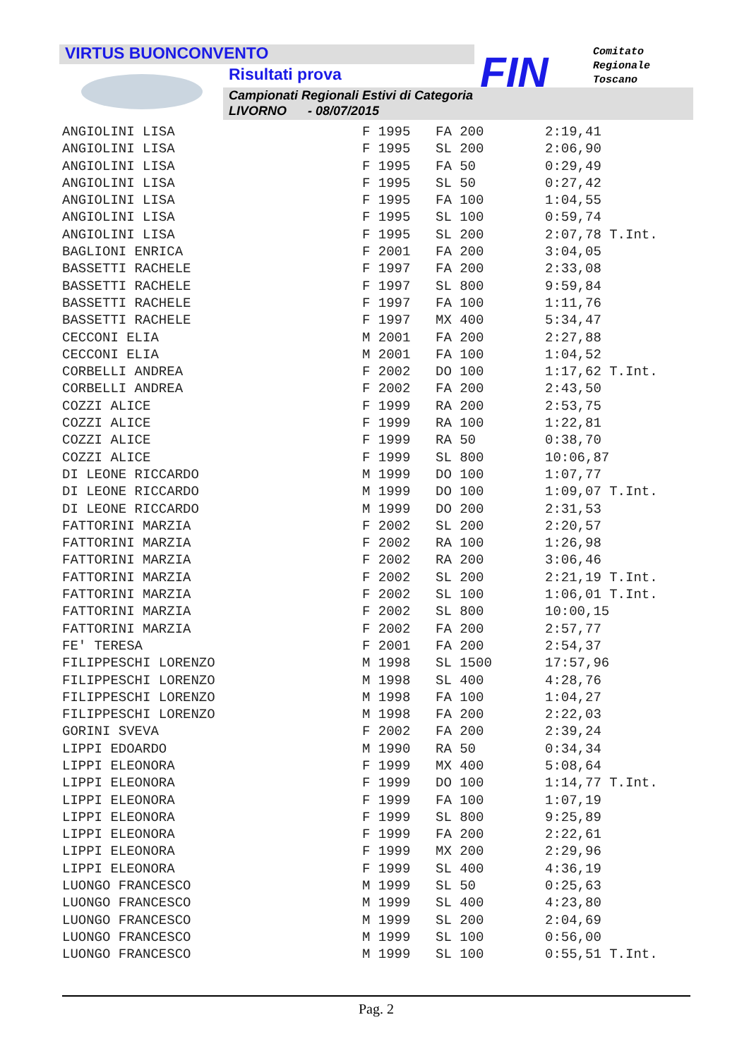VIRTUS BUONCONVENTO
Risultati prova
Campionati Regionali Estivi di Categoria
LIVORNO - 08/07/2015
FIN
Comitato
Regionale
Toscano
| ANGIOLINI LISA | F 1995 | FA 200 | 2:19,41 |
| ANGIOLINI LISA | F 1995 | SL 200 | 2:06,90 |
| ANGIOLINI LISA | F 1995 | FA 50 | 0:29,49 |
| ANGIOLINI LISA | F 1995 | SL 50 | 0:27,42 |
| ANGIOLINI LISA | F 1995 | FA 100 | 1:04,55 |
| ANGIOLINI LISA | F 1995 | SL 100 | 0:59,74 |
| ANGIOLINI LISA | F 1995 | SL 200 | 2:07,78 T.Int. |
| BAGLIONI ENRICA | F 2001 | FA 200 | 3:04,05 |
| BASSETTI RACHELE | F 1997 | FA 200 | 2:33,08 |
| BASSETTI RACHELE | F 1997 | SL 800 | 9:59,84 |
| BASSETTI RACHELE | F 1997 | FA 100 | 1:11,76 |
| BASSETTI RACHELE | F 1997 | MX 400 | 5:34,47 |
| CECCONI ELIA | M 2001 | FA 200 | 2:27,88 |
| CECCONI ELIA | M 2001 | FA 100 | 1:04,52 |
| CORBELLI ANDREA | F 2002 | DO 100 | 1:17,62 T.Int. |
| CORBELLI ANDREA | F 2002 | FA 200 | 2:43,50 |
| COZZI ALICE | F 1999 | RA 200 | 2:53,75 |
| COZZI ALICE | F 1999 | RA 100 | 1:22,81 |
| COZZI ALICE | F 1999 | RA 50 | 0:38,70 |
| COZZI ALICE | F 1999 | SL 800 | 10:06,87 |
| DI LEONE RICCARDO | M 1999 | DO 100 | 1:07,77 |
| DI LEONE RICCARDO | M 1999 | DO 100 | 1:09,07 T.Int. |
| DI LEONE RICCARDO | M 1999 | DO 200 | 2:31,53 |
| FATTORINI MARZIA | F 2002 | SL 200 | 2:20,57 |
| FATTORINI MARZIA | F 2002 | RA 100 | 1:26,98 |
| FATTORINI MARZIA | F 2002 | RA 200 | 3:06,46 |
| FATTORINI MARZIA | F 2002 | SL 200 | 2:21,19 T.Int. |
| FATTORINI MARZIA | F 2002 | SL 100 | 1:06,01 T.Int. |
| FATTORINI MARZIA | F 2002 | SL 800 | 10:00,15 |
| FATTORINI MARZIA | F 2002 | FA 200 | 2:57,77 |
| FE' TERESA | F 2001 | FA 200 | 2:54,37 |
| FILIPPESCHI LORENZO | M 1998 | SL 1500 | 17:57,96 |
| FILIPPESCHI LORENZO | M 1998 | SL 400 | 4:28,76 |
| FILIPPESCHI LORENZO | M 1998 | FA 100 | 1:04,27 |
| FILIPPESCHI LORENZO | M 1998 | FA 200 | 2:22,03 |
| GORINI SVEVA | F 2002 | FA 200 | 2:39,24 |
| LIPPI EDOARDO | M 1990 | RA 50 | 0:34,34 |
| LIPPI ELEONORA | F 1999 | MX 400 | 5:08,64 |
| LIPPI ELEONORA | F 1999 | DO 100 | 1:14,77 T.Int. |
| LIPPI ELEONORA | F 1999 | FA 100 | 1:07,19 |
| LIPPI ELEONORA | F 1999 | SL 800 | 9:25,89 |
| LIPPI ELEONORA | F 1999 | FA 200 | 2:22,61 |
| LIPPI ELEONORA | F 1999 | MX 200 | 2:29,96 |
| LIPPI ELEONORA | F 1999 | SL 400 | 4:36,19 |
| LUONGO FRANCESCO | M 1999 | SL 50 | 0:25,63 |
| LUONGO FRANCESCO | M 1999 | SL 400 | 4:23,80 |
| LUONGO FRANCESCO | M 1999 | SL 200 | 2:04,69 |
| LUONGO FRANCESCO | M 1999 | SL 100 | 0:56,00 |
| LUONGO FRANCESCO | M 1999 | SL 100 | 0:55,51 T.Int. |
Pag. 2